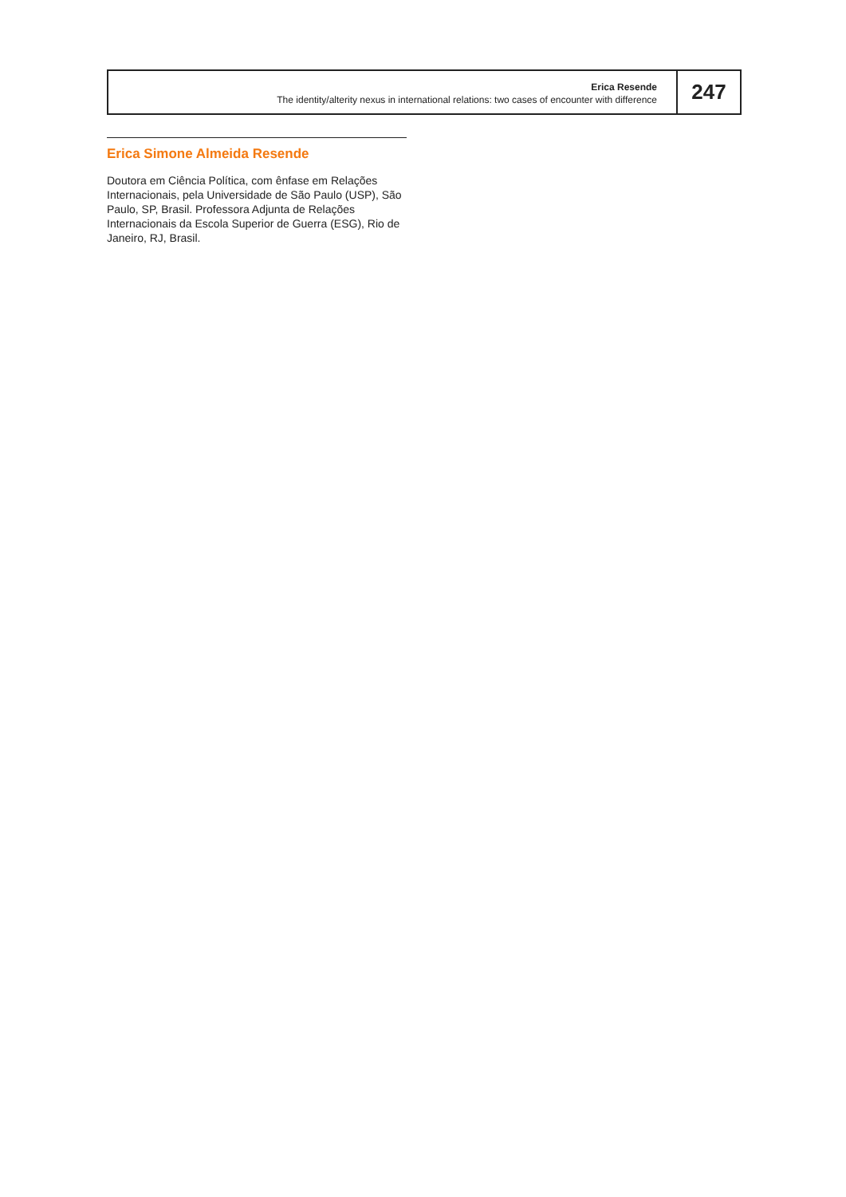Erica Resende
The identity/alterity nexus in international relations: two cases of encounter with difference
247
Erica Simone Almeida Resende
Doutora em Ciência Política, com ênfase em Relações Internacionais, pela Universidade de São Paulo (USP), São Paulo, SP, Brasil. Professora Adjunta de Relações Internacionais da Escola Superior de Guerra (ESG), Rio de Janeiro, RJ, Brasil.